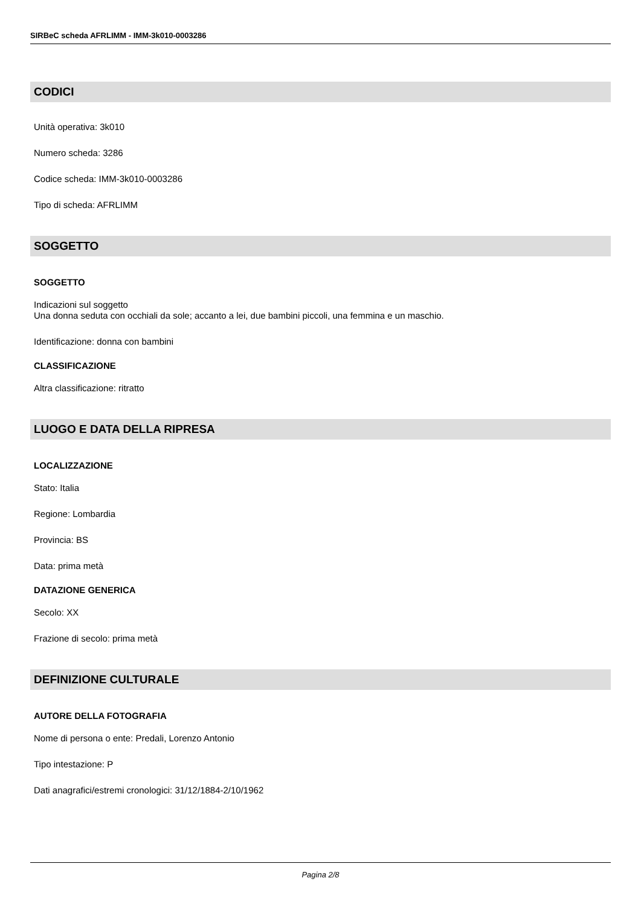SIRBeC scheda AFRLIMM - IMM-3k010-0003286
CODICI
Unità operativa: 3k010
Numero scheda: 3286
Codice scheda: IMM-3k010-0003286
Tipo di scheda: AFRLIMM
SOGGETTO
SOGGETTO
Indicazioni sul soggetto
Una donna seduta con occhiali da sole; accanto a lei, due bambini piccoli, una femmina e un maschio.
Identificazione: donna con bambini
CLASSIFICAZIONE
Altra classificazione: ritratto
LUOGO E DATA DELLA RIPRESA
LOCALIZZAZIONE
Stato: Italia
Regione: Lombardia
Provincia: BS
Data: prima metà
DATAZIONE GENERICA
Secolo: XX
Frazione di secolo: prima metà
DEFINIZIONE CULTURALE
AUTORE DELLA FOTOGRAFIA
Nome di persona o ente: Predali, Lorenzo Antonio
Tipo intestazione: P
Dati anagrafici/estremi cronologici: 31/12/1884-2/10/1962
Pagina 2/8